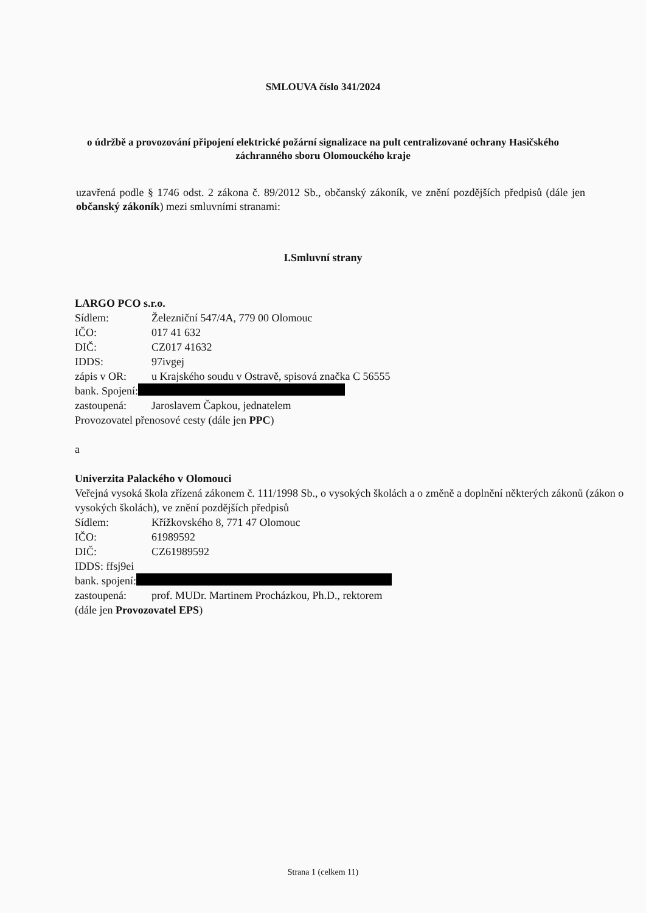SMLOUVA číslo 341/2024
o údržbě a provozování připojení elektrické požární signalizace na pult centralizované ochrany Hasičského záchranného sboru Olomouckého kraje
uzavřená podle § 1746 odst. 2 zákona č. 89/2012 Sb., občanský zákoník, ve znění pozdějších předpisů (dále jen občanský zákoník) mezi smluvními stranami:
I.Smluvní strany
LARGO PCO s.r.o.
Sídlem: Železniční 547/4A, 779 00 Olomouc
IČO: 017 41 632
DIČ: CZ017 41632
IDDS: 97ivgej
zápis v OR: u Krajského soudu v Ostravě, spisová značka C 56555
bank. Spojení:
zastoupená: Jaroslavem Čapkou, jednatelem
Provozovatel přenosové cesty (dále jen PPC)
a
Univerzita Palackého v Olomouci
Veřejná vysoká škola zřízená zákonem č. 111/1998 Sb., o vysokých školách a o změně a doplnění některých zákonů (zákon o vysokých školách), ve znění pozdějších předpisů
Sídlem: Křížkovského 8, 771 47 Olomouc
IČO: 61989592
DIČ: CZ61989592
IDDS: ffsj9ei
bank. spojení:
zastoupená: prof. MUDr. Martinem Procházkou, Ph.D., rektorem
(dále jen Provozovatel EPS)
Strana 1 (celkem 11)